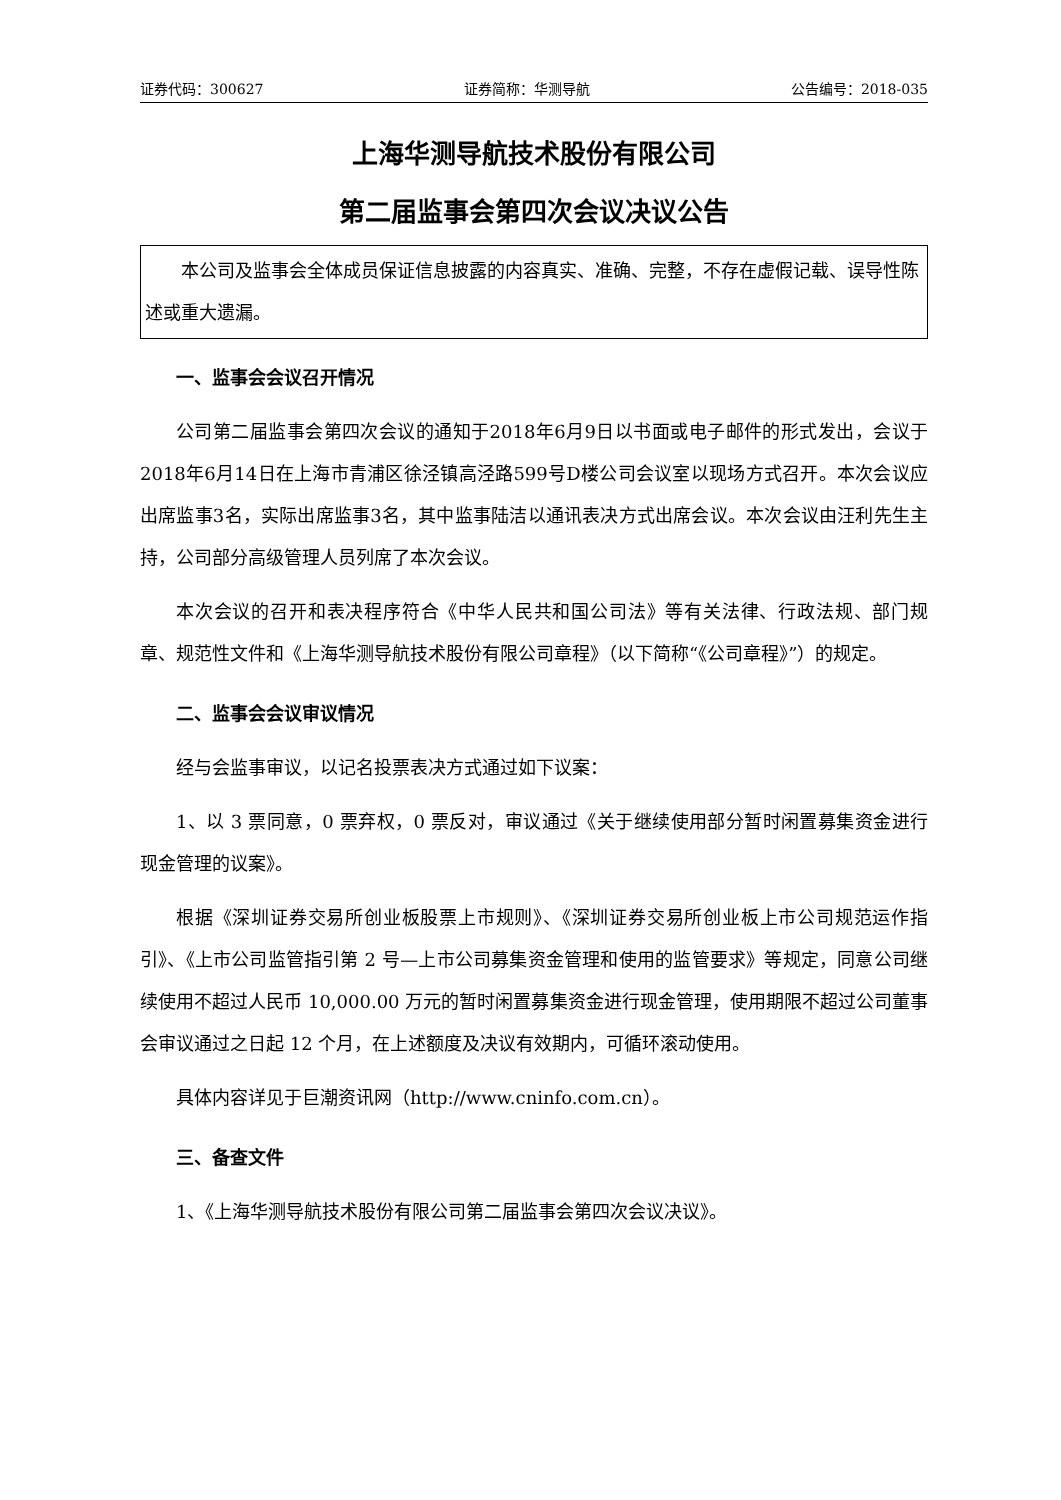证券代码：300627 证券简称：华测导航 公告编号：2018-035
上海华测导航技术股份有限公司
第二届监事会第四次会议决议公告
本公司及监事会全体成员保证信息披露的内容真实、准确、完整，不存在虚假记载、误导性陈述或重大遗漏。
一、监事会会议召开情况
公司第二届监事会第四次会议的通知于2018年6月9日以书面或电子邮件的形式发出，会议于2018年6月14日在上海市青浦区徐泾镇高泾路599号D楼公司会议室以现场方式召开。本次会议应出席监事3名，实际出席监事3名，其中监事陆洁以通讯表决方式出席会议。本次会议由汪利先生主持，公司部分高级管理人员列席了本次会议。
本次会议的召开和表决程序符合《中华人民共和国公司法》等有关法律、行政法规、部门规章、规范性文件和《上海华测导航技术股份有限公司章程》（以下简称“《公司章程》”）的规定。
二、监事会会议审议情况
经与会监事审议，以记名投票表决方式通过如下议案：
1、以 3 票同意，0 票弃权，0 票反对，审议通过《关于继续使用部分暂时闲置募集资金进行现金管理的议案》。
根据《深圳证券交易所创业板股票上市规则》、《深圳证券交易所创业板上市公司规范运作指引》、《上市公司监管指引第 2 号—上市公司募集资金管理和使用的监管要求》等规定，同意公司继续使用不超过人民币 10,000.00 万元的暂时闲置募集资金进行现金管理，使用期限不超过公司董事会审议通过之日起 12 个月，在上述额度及决议有效期内，可循环滚动使用。
具体内容详见于巨潮资讯网（http://www.cninfo.com.cn）。
三、备查文件
1、《上海华测导航技术股份有限公司第二届监事会第四次会议决议》。